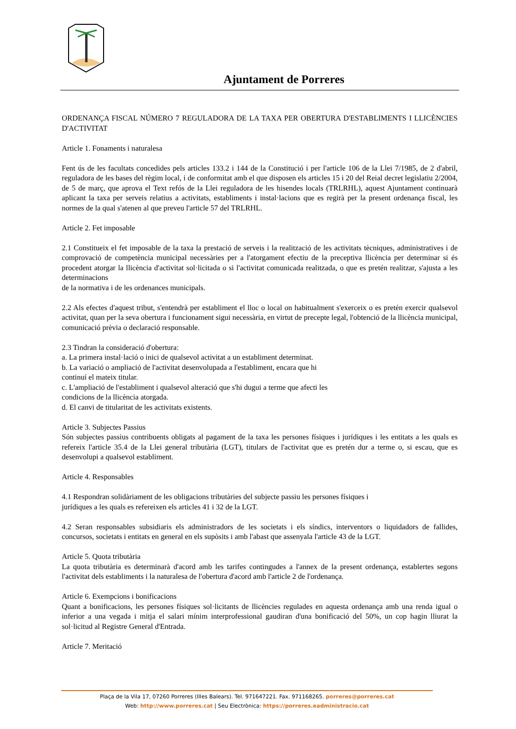Ajuntament de Porreres
ORDENANÇA FISCAL NÚMERO 7 REGULADORA DE LA TAXA PER OBERTURA D'ESTABLIMENTS I LLICÈNCIES D'ACTIVITAT
Article 1. Fonaments i naturalesa
Fent ús de les facultats concedides pels articles 133.2 i 144 de la Constitució i per l'article 106 de la Llei 7/1985, de 2 d'abril, reguladora de les bases del règim local, i de conformitat amb el que disposen els articles 15 i 20 del Reial decret legislatiu 2/2004, de 5 de març, que aprova el Text refós de la Llei reguladora de les hisendes locals (TRLRHL), aquest Ajuntament continuarà aplicant la taxa per serveis relatius a activitats, establiments i instal·lacions que es regirà per la present ordenança fiscal, les normes de la qual s'atenen al que preveu l'article 57 del TRLRHL.
Article 2. Fet imposable
2.1 Constitueix el fet imposable de la taxa la prestació de serveis i la realització de les activitats tècniques, administratives i de comprovació de competència municipal necessàries per a l'atorgament efectiu de la preceptiva llicència per determinar si és procedent atorgar la llicència d'activitat sol·licitada o si l'activitat comunicada realitzada, o que es pretén realitzar, s'ajusta a les determinacions
de la normativa i de les ordenances municipals.
2.2 Als efectes d'aquest tribut, s'entendrà per establiment el lloc o local on habitualment s'exerceix o es pretén exercir qualsevol activitat, quan per la seva obertura i funcionament sigui necessària, en virtut de precepte legal, l'obtenció de la llicència municipal, comunicació prèvia o declaració responsable.
2.3 Tindran la consideració d'obertura:
a. La primera instal·lació o inici de qualsevol activitat a un establiment determinat.
b. La variació o ampliació de l'activitat desenvolupada a l'establiment, encara que hi
continuí el mateix titular.
c. L'ampliació de l'establiment i qualsevol alteració que s'hi dugui a terme que afecti les
condicions de la llicència atorgada.
d. El canvi de titularitat de les activitats existents.
Article 3. Subjectes Passius
Són subjectes passius contribuents obligats al pagament de la taxa les persones físiques i jurídiques i les entitats a les quals es refereix l'article 35.4 de la Llei general tributària (LGT), titulars de l'activitat que es pretén dur a terme o, si escau, que es desenvolupi a qualsevol establiment.
Article 4. Responsables
4.1 Respondran solidàriament de les obligacions tributàries del subjecte passiu les persones físiques i
jurídiques a les quals es refereixen els articles 41 i 32 de la LGT.
4.2 Seran responsables subsidiaris els administradors de les societats i els síndics, interventors o liquidadors de fallides, concursos, societats i entitats en general en els supòsits i amb l'abast que assenyala l'article 43 de la LGT.
Article 5. Quota tributària
La quota tributària es determinarà d'acord amb les tarifes contingudes a l'annex de la present ordenança, establertes segons l'activitat dels establiments i la naturalesa de l'obertura d'acord amb l'article 2 de l'ordenança.
Article 6. Exempcions i bonificacions
Quant a bonificacions, les persones físiques sol·licitants de llicències regulades en aquesta ordenança amb una renda igual o inferior a una vegada i mitja el salari mínim interprofessional gaudiran d'una bonificació del 50%, un cop hagin lliurat la sol·licitud al Registre General d'Entrada.
Article 7. Meritació
Plaça de la Vila 17, 07260 Porreres (Illes Balears). Tel. 971647221. Fax. 971168265. porreres@porreres.cat
Web: http://www.porreres.cat | Seu Electrònica: https://porreres.eadministracio.cat